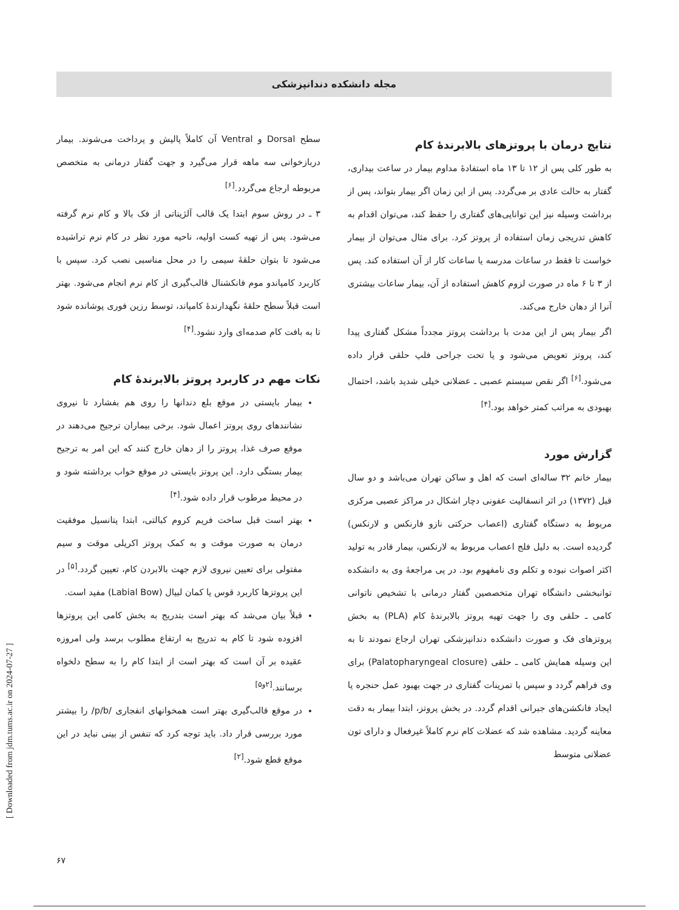مجله دانشکده دندانپزشکی
سطح Dorsal و Ventral آن کاملاً پالیش و پرداخت می‌شوند. بیمار دربازخوانی سه ماهه قرار می‌گیرد و جهت گفتار درمانی به متخصص مربوطه ارجاع می‌گردد.<sup>[۶]</sup>
۳ ـ در روش سوم ابتدا یک قالب آلژیناتی از فک بالا و کام نرم گرفته می‌شود. پس از تهیه کست اولیه، ناحیه مورد نظر در کام نرم تراشیده می‌شود تا بتوان حلقهٔ سیمی را در محل مناسبی نصب کرد. سپس با کاربرد کامپاندو موم فانکشنال قالب‌گیری از کام نرم انجام می‌شود. بهتر است قبلاً سطح حلقهٔ نگهدارندهٔ کامپاند، توسط رزین فوری پوشانده شود تا به بافت کام صدمه‌ای وارد نشود.<sup>[۴]</sup>
نکات مهم در کاربرد پروتز بالابرندهٔ کام
بیمار بایستی در موقع بلع دندانها را روی هم بفشارد تا نیروی نشانندهای روی پروتز اعمال شود. برخی بیماران ترجیح می‌دهند در موقع صرف غذا، پروتز را از دهان خارج کنند که این امر به ترجیح بیمار بستگی دارد. این پروتز بایستی در موقع خواب برداشته شود و در محیط مرطوب قرار داده شود.<sup>[۴]</sup>
بهتر است قبل ساخت فریم کروم کبالتی، ابتدا پتانسیل موفقیت درمان به صورت موقت و به کمک پروتز اکریلی موقت و سیم مفتولی برای تعیین نیروی لازم جهت بالابردن کام، تعیین گردد.<sup>[۵]</sup> در این پروتزها کاربرد قوس یا کمان لبیال (Labial Bow) مفید است.
قبلاً بیان می‌شد که بهتر است بتدریج به بخش کامی این پروتزها افزوده شود تا کام به تدریج به ارتفاع مطلوب برسد ولی امروزه عقیده بر آن است که بهتر است از ابتدا کام را به سطح دلخواه برسانند.<sup>[۲و۵]</sup>
در موقع قالب‌گیری بهتر است همخوانهای انفجاری /p/b/ را بیشتر مورد بررسی قرار داد. باید توجه کرد که تنفس از بینی نباید در این موقع قطع شود.<sup>[۲]</sup>
نتایج درمان با پروتزهای بالابرندهٔ کام
به طور کلی پس از ۱۲ تا ۱۳ ماه استفادهٔ مداوم بیمار در ساعت بیداری، گفتار به حالت عادی بر می‌گردد. پس از این زمان اگر بیمار بتواند، پس از برداشت وسیله نیز این توانایی‌های گفتاری را حفظ کند، می‌توان اقدام به کاهش تدریجی زمان استفاده از پروتز کرد. برای مثال می‌توان از بیمار خواست تا فقط در ساعات مدرسه یا ساعات کار از آن استفاده کند. پس از ۳ تا ۶ ماه در صورت لزوم کاهش استفاده از آن، بیمار ساعات بیشتری آنرا از دهان خارج می‌کند.
اگر بیمار پس از این مدت با برداشت پروتز مجدداً مشکل گفتاری پیدا کند، پروتز تعویض می‌شود و یا تحت جراحی فلپ حلقی قرار داده می‌شود.<sup>[۶]</sup> اگر نقص سیستم عصبی ـ عضلانی خیلی شدید باشد، احتمال بهبودی به مراتب کمتر خواهد بود.<sup>[۴]</sup>
گزارش مورد
بیمار خانم ۳۲ ساله‌ای است که اهل و ساکن تهران می‌باشد و دو سال قبل (۱۳۷۲) در اثر انسفالیت عفونی دچار اشکال در مراکز عصبی مرکزی مربوط به دستگاه گفتاری (اعصاب حرکتی نازو فارنکس و لارنکس) گردیده است. به دلیل فلج اعصاب مربوط به لارنکس، بیمار قادر به تولید اکثر اصوات نبوده و تکلم وی نامفهوم بود. در پی مراجعهٔ وی به دانشکده توانبخشی دانشگاه تهران متخصصین گفتار درمانی با تشخیص ناتوانی کامی ـ حلقی وی را جهت تهیه پروتز بالابرندهٔ کام (PLA) به بخش پروتزهای فک و صورت دانشکده دندانپزشکی تهران ارجاع نمودند تا به این وسیله همایش کامی ـ حلقی (Palatopharyngeal closure) برای وی فراهم گردد و سپس با تمرینات گفتاری در جهت بهبود عمل حنجره یا ایجاد فانکشن‌های جبرانی اقدام گردد. در بخش پروتز، ابتدا بیمار به دقت معاینه گردید. مشاهده شد که عضلات کام نرم کاملاً غیرفعال و دارای تون عضلانی متوسط
[ Downloaded from jdm.tums.ac.ir on 2024-07-27 ]
۶۷